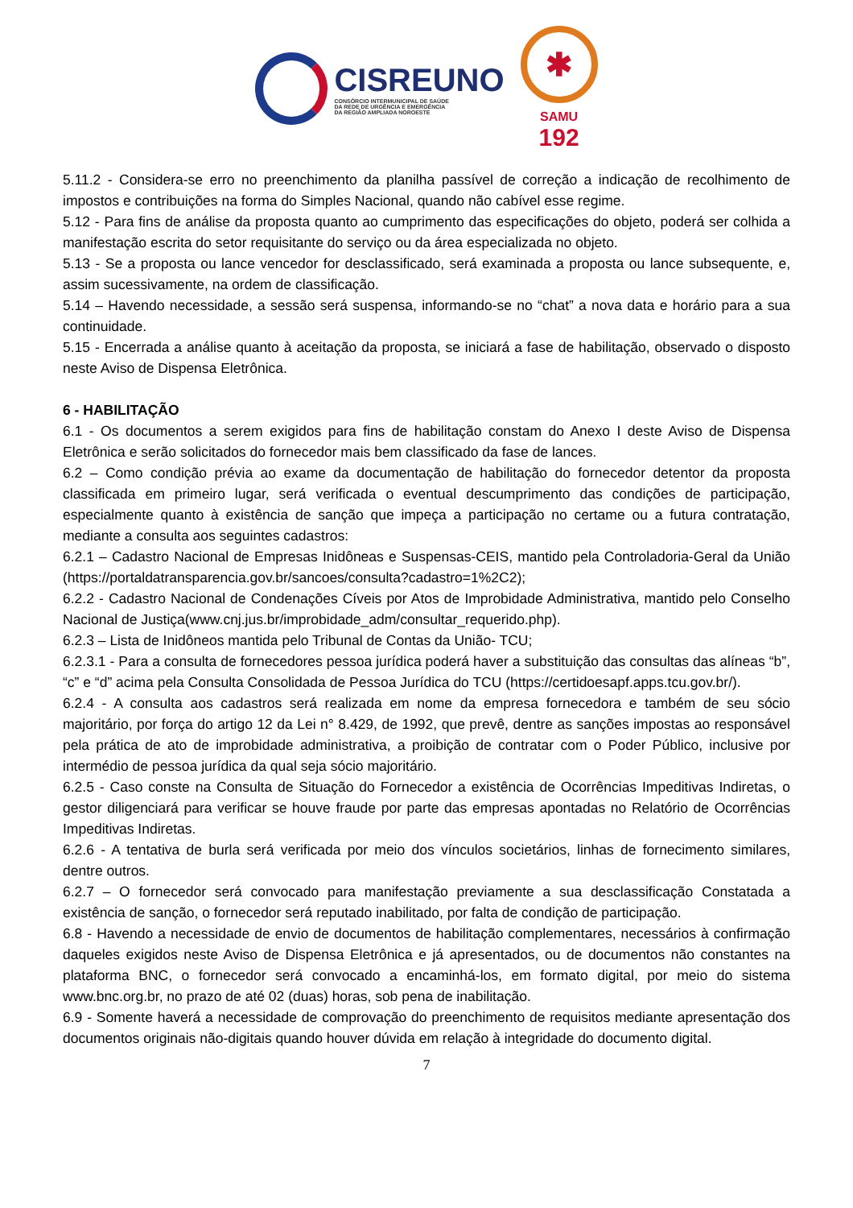CISREUNO
CONSÓRCIO INTERMUNICIPAL DE SAÚDE
DA REDE DE URGÊNCIA E EMERGÊNCIA
DA REGIÃO AMPLIADA NOROESTE
✱
SAMU
192
5.11.2 - Considera-se erro no preenchimento da planilha passível de correção a indicação de recolhimento de impostos e contribuições na forma do Simples Nacional, quando não cabível esse regime.
5.12 - Para fins de análise da proposta quanto ao cumprimento das especificações do objeto, poderá ser colhida a manifestação escrita do setor requisitante do serviço ou da área especializada no objeto.
5.13 - Se a proposta ou lance vencedor for desclassificado, será examinada a proposta ou lance subsequente, e, assim sucessivamente, na ordem de classificação.
5.14 – Havendo necessidade, a sessão será suspensa, informando-se no “chat” a nova data e horário para a sua continuidade.
5.15 - Encerrada a análise quanto à aceitação da proposta, se iniciará a fase de habilitação, observado o disposto neste Aviso de Dispensa Eletrônica.
6 - HABILITAÇÃO
6.1 - Os documentos a serem exigidos para fins de habilitação constam do Anexo I deste Aviso de Dispensa Eletrônica e serão solicitados do fornecedor mais bem classificado da fase de lances.
6.2 – Como condição prévia ao exame da documentação de habilitação do fornecedor detentor da proposta classificada em primeiro lugar, será verificada o eventual descumprimento das condições de participação, especialmente quanto à existência de sanção que impeça a participação no certame ou a futura contratação, mediante a consulta aos seguintes cadastros:
6.2.1 – Cadastro Nacional de Empresas Inidôneas e Suspensas-CEIS, mantido pela Controladoria-Geral da União (https://portaldatransparencia.gov.br/sancoes/consulta?cadastro=1%2C2);
6.2.2 - Cadastro Nacional de Condenações Cíveis por Atos de Improbidade Administrativa, mantido pelo Conselho Nacional de Justiça(www.cnj.jus.br/improbidade_adm/consultar_requerido.php).
6.2.3 – Lista de Inidôneos mantida pelo Tribunal de Contas da União- TCU;
6.2.3.1 - Para a consulta de fornecedores pessoa jurídica poderá haver a substituição das consultas das alíneas “b”, “c” e “d” acima pela Consulta Consolidada de Pessoa Jurídica do TCU (https://certidoesapf.apps.tcu.gov.br/).
6.2.4 - A consulta aos cadastros será realizada em nome da empresa fornecedora e também de seu sócio majoritário, por força do artigo 12 da Lei n° 8.429, de 1992, que prevê, dentre as sanções impostas ao responsável pela prática de ato de improbidade administrativa, a proibição de contratar com o Poder Público, inclusive por intermédio de pessoa jurídica da qual seja sócio majoritário.
6.2.5 - Caso conste na Consulta de Situação do Fornecedor a existência de Ocorrências Impeditivas Indiretas, o gestor diligenciará para verificar se houve fraude por parte das empresas apontadas no Relatório de Ocorrências Impeditivas Indiretas.
6.2.6 - A tentativa de burla será verificada por meio dos vínculos societários, linhas de fornecimento similares, dentre outros.
6.2.7 – O fornecedor será convocado para manifestação previamente a sua desclassificação Constatada a existência de sanção, o fornecedor será reputado inabilitado, por falta de condição de participação.
6.8 - Havendo a necessidade de envio de documentos de habilitação complementares, necessários à confirmação daqueles exigidos neste Aviso de Dispensa Eletrônica e já apresentados, ou de documentos não constantes na plataforma BNC, o fornecedor será convocado a encaminhá-los, em formato digital, por meio do sistema www.bnc.org.br, no prazo de até 02 (duas) horas, sob pena de inabilitação.
6.9 - Somente haverá a necessidade de comprovação do preenchimento de requisitos mediante apresentação dos documentos originais não-digitais quando houver dúvida em relação à integridade do documento digital.
7